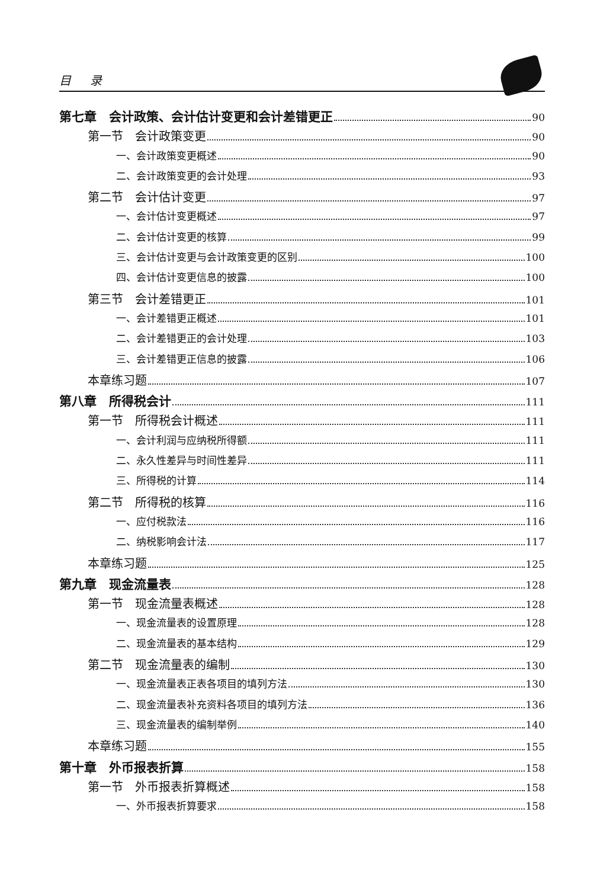目 录
第七章　会计政策、会计估计变更和会计差错更正 90
第一节　会计政策变更 90
一、会计政策变更概述 90
二、会计政策变更的会计处理 93
第二节　会计估计变更 97
一、会计估计变更概述 97
二、会计估计变更的核算 99
三、会计估计变更与会计政策变更的区别 100
四、会计估计变更信息的披露 100
第三节　会计差错更正 101
一、会计差错更正概述 101
二、会计差错更正的会计处理 103
三、会计差错更正信息的披露 106
本章练习题 107
第八章　所得税会计 111
第一节　所得税会计概述 111
一、会计利润与应纳税所得额 111
二、永久性差异与时间性差异 111
三、所得税的计算 114
第二节　所得税的核算 116
一、应付税款法 116
二、纳税影响会计法 117
本章练习题 125
第九章　现金流量表 128
第一节　现金流量表概述 128
一、现金流量表的设置原理 128
二、现金流量表的基本结构 129
第二节　现金流量表的编制 130
一、现金流量表正表各项目的填列方法 130
二、现金流量表补充资料各项目的填列方法 136
三、现金流量表的编制举例 140
本章练习题 155
第十章　外币报表折算 158
第一节　外币报表折算概述 158
一、外币报表折算要求 158